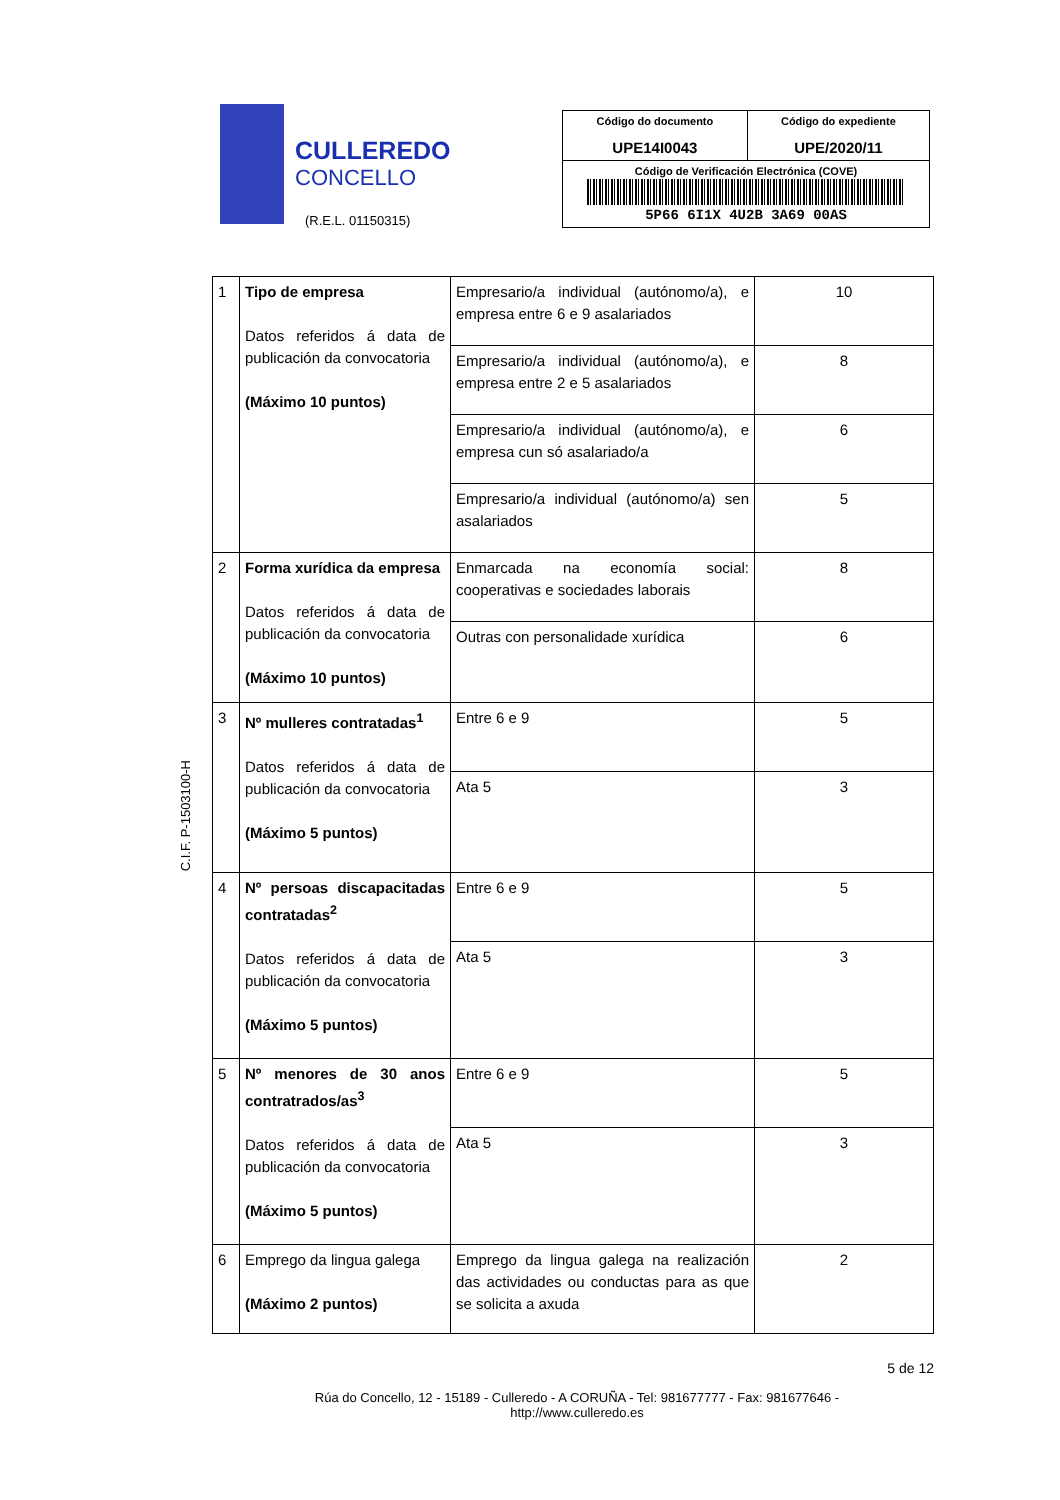CULLEREDO
CONCELLO
(R.E.L. 01150315)
| Código do documento UPE14I0043 | Código do expediente UPE/2020/11 |
| Código de Verificación Electrónica (COVE) 5P66 6I1X 4U2B 3A69 00AS | |
C.I.F. P-1503100-H
| 1 | Tipo de empresa Datos referidos á data de publicación da convocatoria (Máximo 10 puntos) | Empresario/a individual (autónomo/a), e empresa entre 6 e 9 asalariados | 10 |
| | | Empresario/a individual (autónomo/a), e empresa entre 2 e 5 asalariados | 8 |
| | | Empresario/a individual (autónomo/a), e empresa cun só asalariado/a | 6 |
| | | Empresario/a individual (autónomo/a) sen asalariados | 5 |
| 2 | Forma xurídica da empresa Datos referidos á data de publicación da convocatoria (Máximo 10 puntos) | Enmarcada na economía social: cooperativas e sociedades laborais | 8 |
| | | Outras con personalidade xurídica | 6 |
| 3 | Nº mulleres contratadas<sup>1</sup> Datos referidos á data de publicación da convocatoria (Máximo 5 puntos) | Entre 6 e 9 | 5 |
| | | Ata 5 | 3 |
| 4 | Nº persoas discapacitadas contratadas<sup>2</sup> Datos referidos á data de publicación da convocatoria (Máximo 5 puntos) | Entre 6 e 9 | 5 |
| | | Ata 5 | 3 |
| 5 | Nº menores de 30 anos contratrados/as<sup>3</sup> Datos referidos á data de publicación da convocatoria (Máximo 5 puntos) | Entre 6 e 9 | 5 |
| | | Ata 5 | 3 |
| 6 | Emprego da lingua galega (Máximo 2 puntos) | Emprego da lingua galega na realización das actividades ou conductas para as que se solicita a axuda | 2 |
5 de 12
Rúa do Concello, 12 - 15189 - Culleredo - A CORUÑA - Tel: 981677777 - Fax: 981677646 -
http://www.culleredo.es